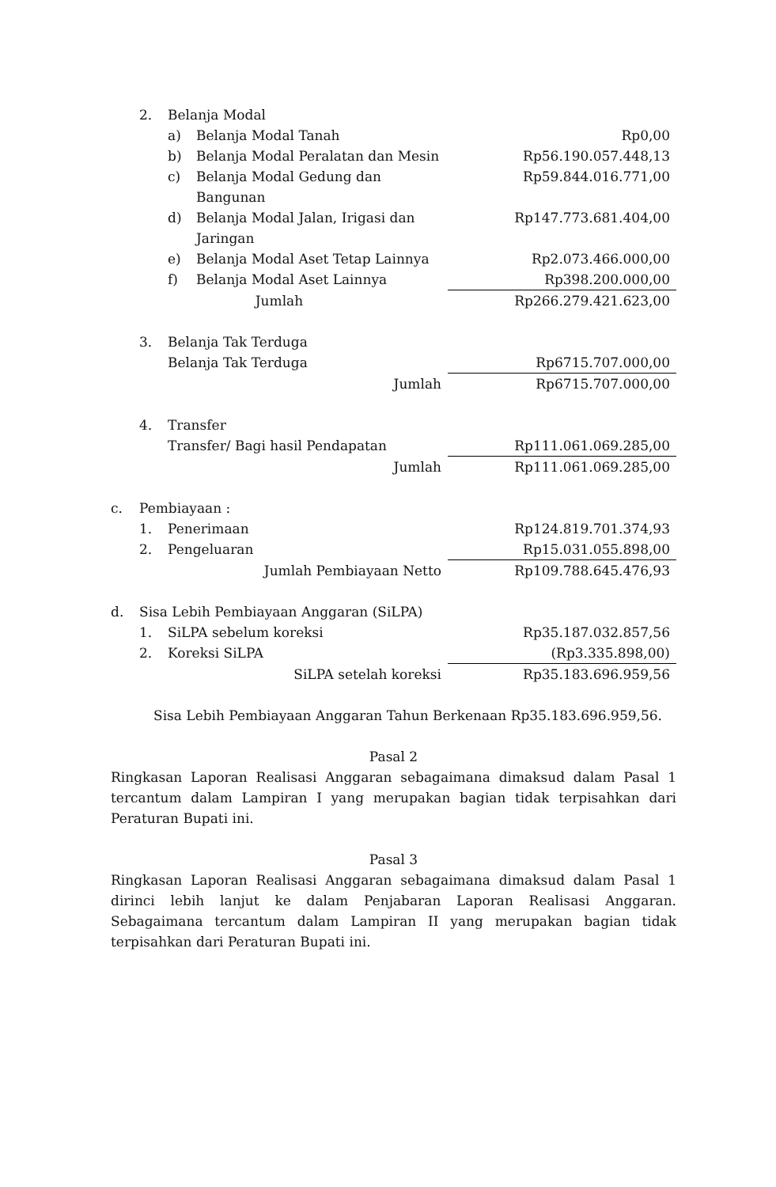| | 2. | Belanja Modal | | |
| | | a) | Belanja Modal Tanah | Rp0,00 |
| | | b) | Belanja Modal Peralatan dan Mesin | Rp56.190.057.448,13 |
| | | c) | Belanja Modal Gedung dan Bangunan | Rp59.844.016.771,00 |
| | | d) | Belanja Modal Jalan, Irigasi dan Jaringan | Rp147.773.681.404,00 |
| | | e) | Belanja Modal Aset Tetap Lainnya | Rp2.073.466.000,00 |
| | | f) | Belanja Modal Aset Lainnya | Rp398.200.000,00 |
| Jumlah | | | | Rp266.279.421.623,00 |
| | 3. | Belanja Tak Terduga | | |
| | | Belanja Tak Terduga | | Rp6715.707.000,00 |
| Jumlah | | | | Rp6715.707.000,00 |
| | 4. | Transfer | | |
| | | Transfer/ Bagi hasil Pendapatan | | Rp111.061.069.285,00 |
| Jumlah | | | | Rp111.061.069.285,00 |
| c. | Pembiayaan : | | | |
| | 1. | Penerimaan | | Rp124.819.701.374,93 |
| | 2. | Pengeluaran | | Rp15.031.055.898,00 |
| Jumlah Pembiayaan Netto | | | | Rp109.788.645.476,93 |
| d. | Sisa Lebih Pembiayaan Anggaran (SiLPA) | | | |
| | 1. | SiLPA sebelum koreksi | | Rp35.187.032.857,56 |
| | 2. | Koreksi SiLPA | | (Rp3.335.898,00) |
| SiLPA setelah koreksi | | | | Rp35.183.696.959,56 |
Sisa Lebih Pembiayaan Anggaran Tahun Berkenaan Rp35.183.696.959,56.
Pasal 2
Ringkasan Laporan Realisasi Anggaran sebagaimana dimaksud dalam Pasal 1 tercantum dalam Lampiran I yang merupakan bagian tidak terpisahkan dari Peraturan Bupati ini.
Pasal 3
Ringkasan Laporan Realisasi Anggaran sebagaimana dimaksud dalam Pasal 1 dirinci lebih lanjut ke dalam Penjabaran Laporan Realisasi Anggaran. Sebagaimana tercantum dalam Lampiran II yang merupakan bagian tidak terpisahkan dari Peraturan Bupati ini.